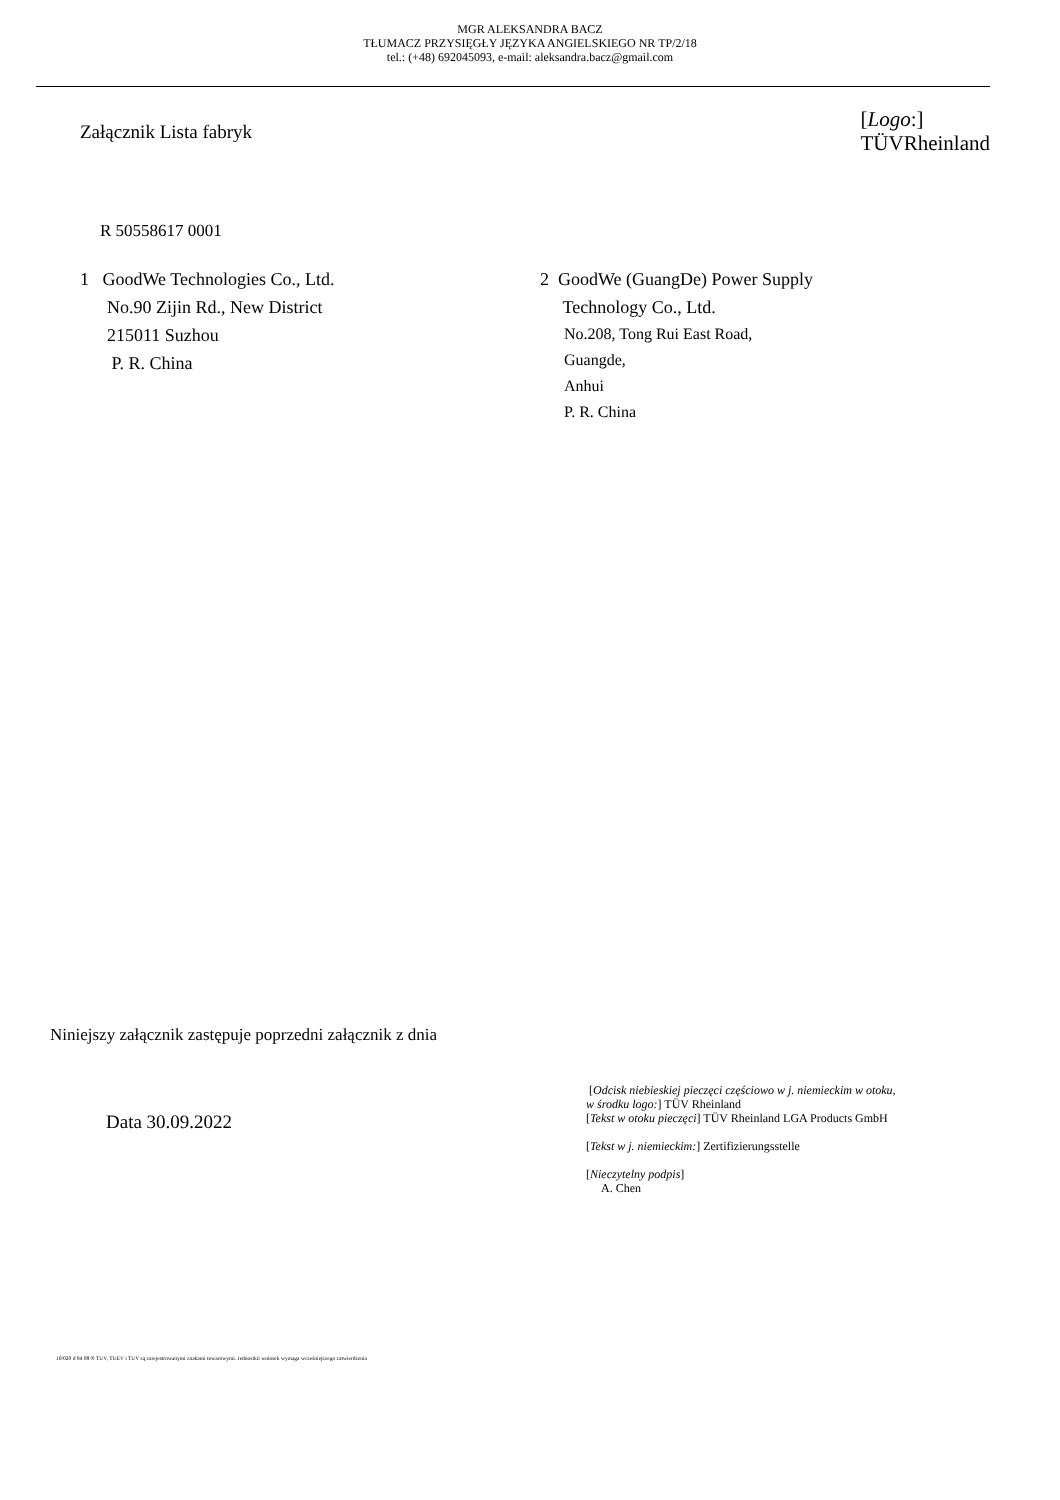MGR ALEKSANDRA BACZ
TŁUMACZ PRZYSIĘGŁY JĘZYKA ANGIELSKIEGO NR TP/2/18
tel.: (+48) 692045093, e-mail: aleksandra.bacz@gmail.com
Załącznik Lista fabryk
[Logo:]
TÜVRheinland
R 50558617 0001
1 GoodWe Technologies Co., Ltd.
No.90 Zijin Rd., New District
215011 Suzhou
P. R. China
2 GoodWe (GuangDe) Power Supply
Technology Co., Ltd.
No.208, Tong Rui East Road,
Guangde,
Anhui
P. R. China
Niniejszy załącznik zastępuje poprzedni załącznik z dnia
Data 30.09.2022
[Odcisk niebieskiej pieczęci częściowo w j. niemieckim w otoku,
w środku logo:] TÜV Rheinland
[Tekst w otoku pieczęci] TÜV Rheinland LGA Products GmbH
[Tekst w j. niemieckim:] Zertifizierungsstelle
[Nieczytelny podpis]
A. Chen
10/020 d 04 08 ® TUV, TUEV i TUV są zarejestrowanymi znakami towarowymi. Jednostkii wniosek wymaga wcześniejszego zatwierdzenia